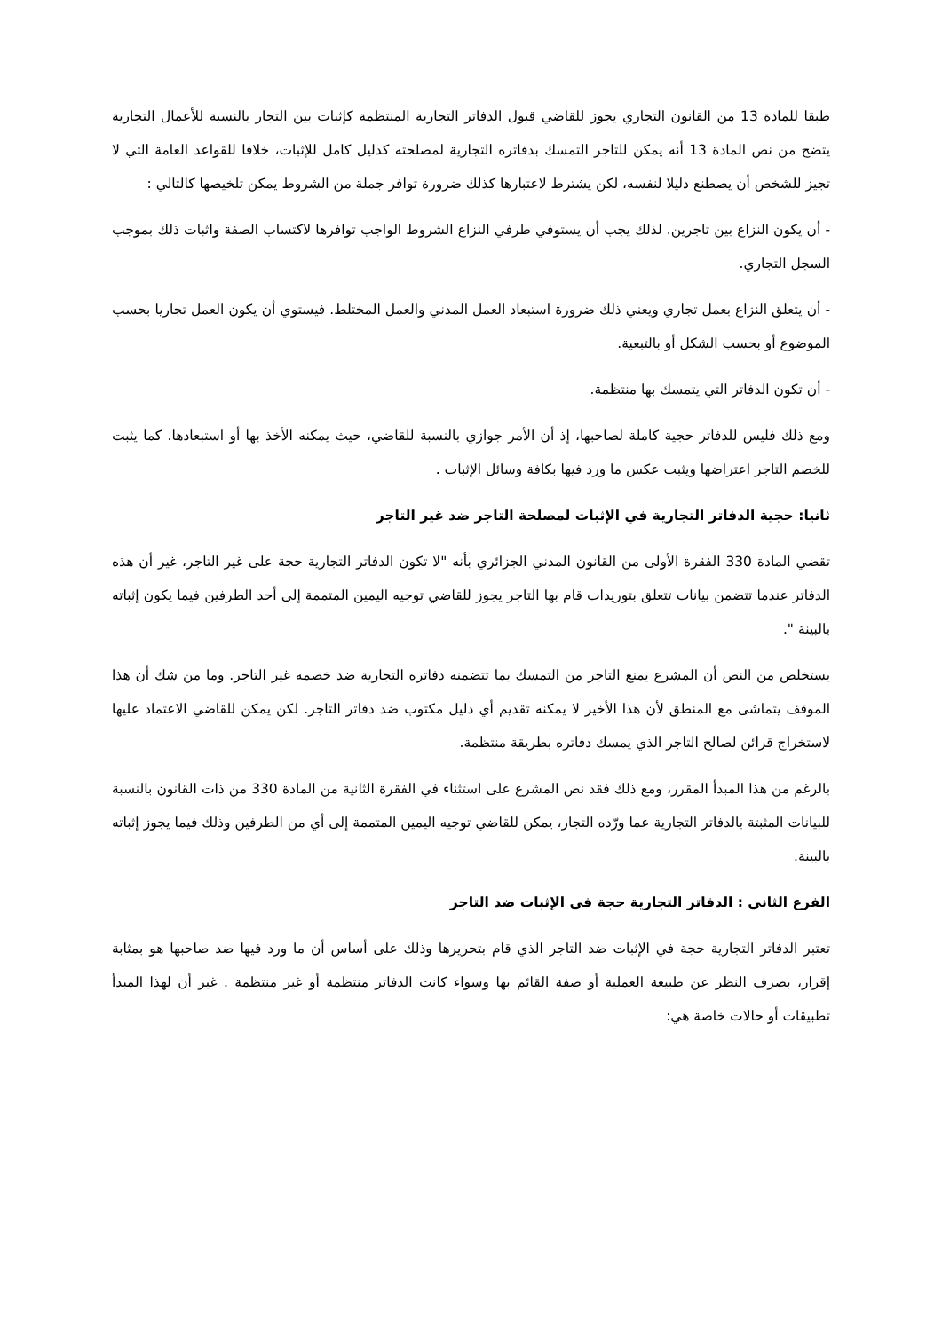طبقا للمادة 13 من القانون التجاري يجوز للقاضي قبول الدفاتر التجارية المنتظمة كإثبات بين التجار بالنسبة للأعمال التجارية يتضح من نص المادة 13 أنه يمكن للتاجر التمسك بدفاتره التجارية لمصلحته كدليل كامل للإثبات، خلافا للقواعد العامة التي لا تجيز للشخص أن يصطنع دليلا لنفسه، لكن يشترط لاعتبارها كذلك ضرورة توافر جملة من الشروط يمكن تلخيصها كالتالي :
- أن يكون النزاع بين تاجرين. لذلك يجب أن يستوفي طرفي النزاع الشروط الواجب توافرها لاكتساب الصفة واثبات ذلك بموجب السجل التجاري.
- أن يتعلق النزاع بعمل تجاري ويعني ذلك ضرورة استبعاد العمل المدني والعمل المختلط. فيستوي أن يكون العمل تجاريا بحسب الموضوع أو بحسب الشكل أو بالتبعية.
- أن تكون الدفاتر التي يتمسك بها منتظمة.
ومع ذلك فليس للدفاتر حجية كاملة لصاحبها، إذ أن الأمر جوازي بالنسبة للقاضي، حيث يمكنه الأخذ بها أو استبعادها. كما يثبت للخصم التاجر اعتراضها ويثبت عكس ما ورد فيها بكافة وسائل الإثبات .
ثانيا: حجية الدفاتر التجارية في الإثبات لمصلحة التاجر ضد غير التاجر
تقضي المادة 330 الفقرة الأولى من القانون المدني الجزائري بأنه "لا تكون الدفاتر التجارية حجة على غير التاجر، غير أن هذه الدفاتر عندما تتضمن بيانات تتعلق بتوريدات قام بها التاجر يجوز للقاضي توجيه اليمين المتممة إلى أحد الطرفين فيما يكون إثباته بالبينة ".
يستخلص من النص أن المشرع يمنع التاجر من التمسك بما تتضمنه دفاتره التجارية ضد خصمه غير التاجر. وما من شك أن هذا الموقف يتماشى مع المنطق لأن هذا الأخير لا يمكنه تقديم أي دليل مكتوب ضد دفاتر التاجر. لكن يمكن للقاضي الاعتماد عليها لاستخراج قرائن لصالح التاجر الذي يمسك دفاتره بطريقة منتظمة.
بالرغم من هذا المبدأ المقرر، ومع ذلك فقد نص المشرع على استثناء في الفقرة الثانية من المادة 330 من ذات القانون بالنسبة للبيانات المثبتة بالدفاتر التجارية عما ورّده التجار، يمكن للقاضي توجيه اليمين المتممة إلى أي من الطرفين وذلك فيما يجوز إثباته بالبينة.
الفرع الثاني : الدفاتر التجارية حجة في الإثبات ضد التاجر
تعتبر الدفاتر التجارية حجة في الإثبات ضد التاجر الذي قام بتحريرها وذلك على أساس أن ما ورد فيها ضد صاحبها هو بمثابة إقرار، بصرف النظر عن طبيعة العملية أو صفة القائم بها وسواء كانت الدفاتر منتظمة أو غير منتظمة . غير أن لهذا المبدأ تطبيقات أو حالات خاصة هي: